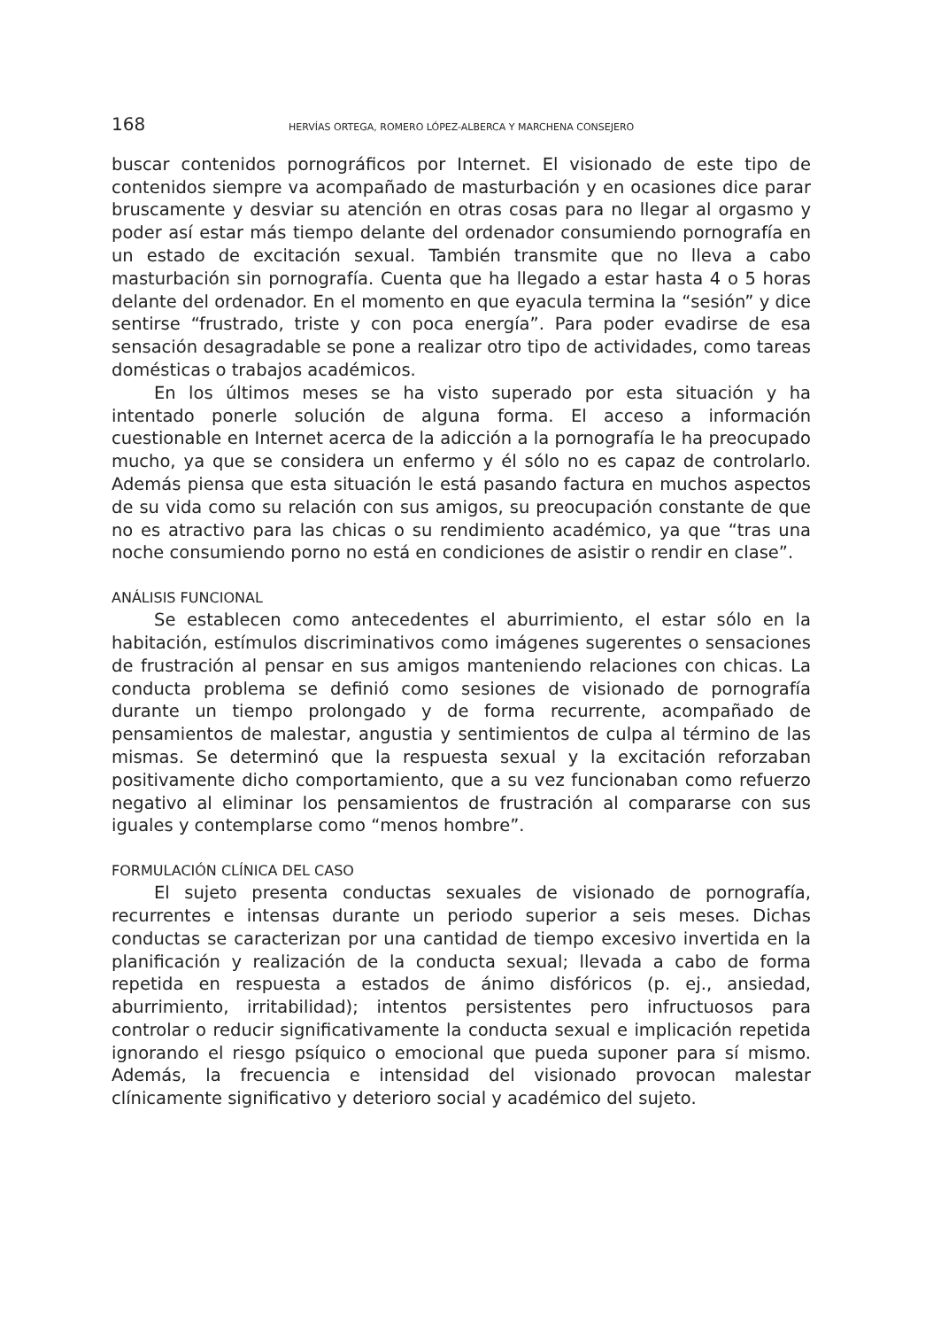168 HERVÍAS ORTEGA, ROMERO LÓPEZ-ALBERCA Y MARCHENA CONSEJERO
buscar contenidos pornográficos por Internet. El visionado de este tipo de contenidos siempre va acompañado de masturbación y en ocasiones dice parar bruscamente y desviar su atención en otras cosas para no llegar al orgasmo y poder así estar más tiempo delante del ordenador consumiendo pornografía en un estado de excitación sexual. También transmite que no lleva a cabo masturbación sin pornografía. Cuenta que ha llegado a estar hasta 4 o 5 horas delante del ordenador. En el momento en que eyacula termina la “sesión” y dice sentirse “frustrado, triste y con poca energía”. Para poder evadirse de esa sensación desagradable se pone a realizar otro tipo de actividades, como tareas domésticas o trabajos académicos.
En los últimos meses se ha visto superado por esta situación y ha intentado ponerle solución de alguna forma. El acceso a información cuestionable en Internet acerca de la adicción a la pornografía le ha preocupado mucho, ya que se considera un enfermo y él sólo no es capaz de controlarlo. Además piensa que esta situación le está pasando factura en muchos aspectos de su vida como su relación con sus amigos, su preocupación constante de que no es atractivo para las chicas o su rendimiento académico, ya que “tras una noche consumiendo porno no está en condiciones de asistir o rendir en clase”.
ANÁLISIS FUNCIONAL
Se establecen como antecedentes el aburrimiento, el estar sólo en la habitación, estímulos discriminativos como imágenes sugerentes o sensaciones de frustración al pensar en sus amigos manteniendo relaciones con chicas. La conducta problema se definió como sesiones de visionado de pornografía durante un tiempo prolongado y de forma recurrente, acompañado de pensamientos de malestar, angustia y sentimientos de culpa al término de las mismas. Se determinó que la respuesta sexual y la excitación reforzaban positivamente dicho comportamiento, que a su vez funcionaban como refuerzo negativo al eliminar los pensamientos de frustración al compararse con sus iguales y contemplarse como “menos hombre”.
FORMULACIÓN CLÍNICA DEL CASO
El sujeto presenta conductas sexuales de visionado de pornografía, recurrentes e intensas durante un periodo superior a seis meses. Dichas conductas se caracterizan por una cantidad de tiempo excesivo invertida en la planificación y realización de la conducta sexual; llevada a cabo de forma repetida en respuesta a estados de ánimo disfóricos (p. ej., ansiedad, aburrimiento, irritabilidad); intentos persistentes pero infructuosos para controlar o reducir significativamente la conducta sexual e implicación repetida ignorando el riesgo psíquico o emocional que pueda suponer para sí mismo. Además, la frecuencia e intensidad del visionado provocan malestar clínicamente significativo y deterioro social y académico del sujeto.